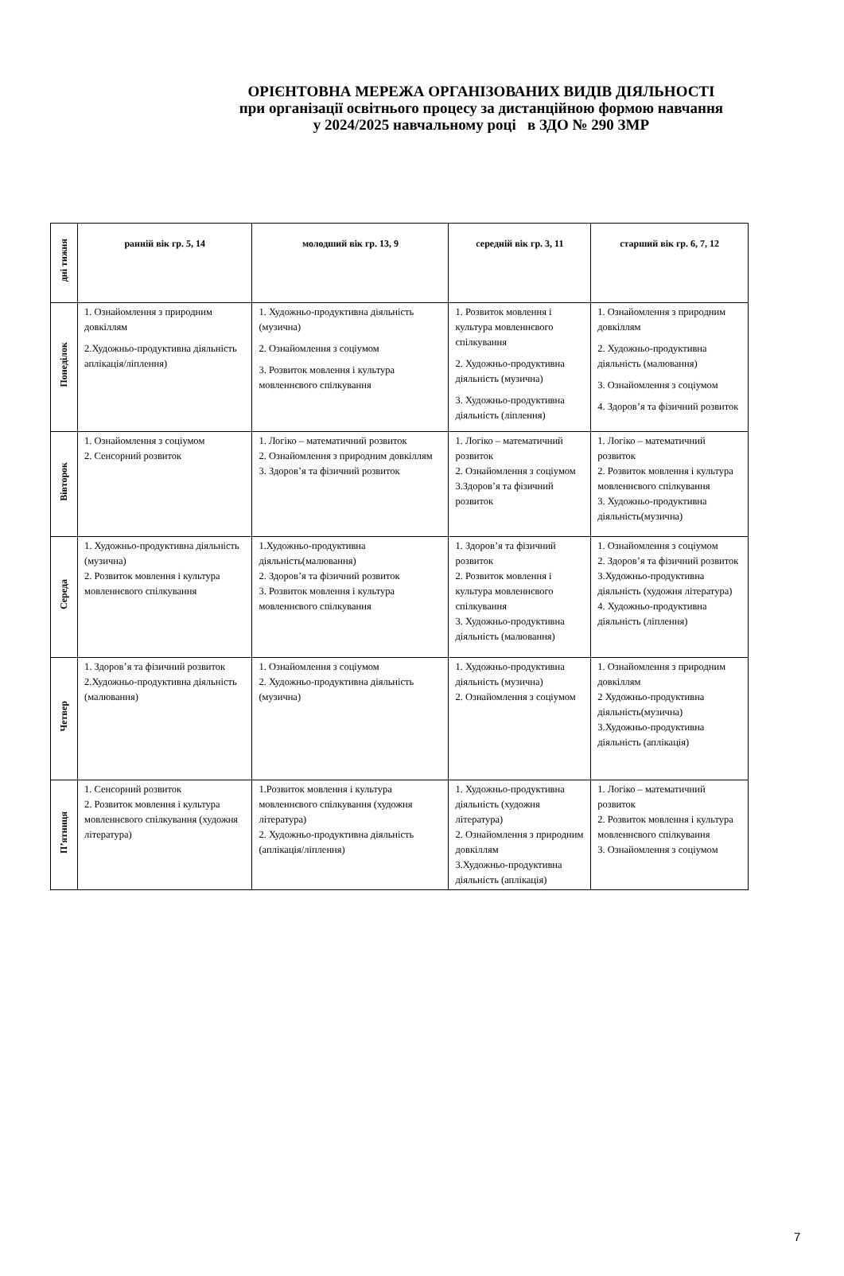ОРІЄНТОВНА МЕРЕЖА ОРГАНІЗОВАНИХ ВИДІВ ДІЯЛЬНОСТІ
при організації освітнього процесу за дистанційною формою навчання
у 2024/2025 навчальному році в ЗДО № 290 ЗМР
| дні тижня | ранній вік гр. 5, 14 | молодший вік гр. 13, 9 | середній вік гр. 3, 11 | старший вік гр. 6, 7, 12 |
| Понеділок | 1. Ознайомлення з природним довкіллям 2.Художньо-продуктивна діяльність аплікація/ліплення) | 1. Художньо-продуктивна діяльність (музична) 2. Ознайомлення з соціумом 3. Розвиток мовлення і культура мовленнєвого спілкування | 1. Розвиток мовлення і культура мовленнєвого спілкування 2. Художньо-продуктивна діяльність (музична) 3. Художньо-продуктивна діяльність (ліплення) | 1. Ознайомлення з природним довкіллям 2. Художньо-продуктивна діяльність (малювання) 3. Ознайомлення з соціумом 4. Здоров’я та фізичний розвиток |
| Вівторок | 1. Ознайомлення з соціумом 2. Сенсорний розвиток | 1. Логіко – математичний розвиток 2. Ознайомлення з природним довкіллям 3. Здоров’я та фізичний розвиток | 1. Логіко – математичний розвиток 2. Ознайомлення з соціумом 3.Здоров’я та фізичний розвиток | 1. Логіко – математичний розвиток 2. Розвиток мовлення і культура мовленнєвого спілкування 3. Художньо-продуктивна діяльність(музична) |
| Середа | 1. Художньо-продуктивна діяльність (музична) 2. Розвиток мовлення і культура мовленнєвого спілкування | 1.Художньо-продуктивна діяльність(малювання) 2. Здоров’я та фізичний розвиток 3. Розвиток мовлення і культура мовленнєвого спілкування | 1. Здоров’я та фізичний розвиток 2. Розвиток мовлення і культура мовленнєвого спілкування 3. Художньо-продуктивна діяльність (малювання) | 1. Ознайомлення з соціумом 2. Здоров’я та фізичний розвиток 3.Художньо-продуктивна діяльність (художня література) 4. Художньо-продуктивна діяльність (ліплення) |
| Четвер | 1. Здоров’я та фізичний розвиток 2.Художньо-продуктивна діяльність (малювання) | 1. Ознайомлення з соціумом 2. Художньо-продуктивна діяльність (музична) | 1. Художньо-продуктивна діяльність (музична) 2. Ознайомлення з соціумом | 1. Ознайомлення з природним довкіллям 2 Художньо-продуктивна діяльність(музична) 3.Художньо-продуктивна діяльність (аплікація) |
| П’ятниця | 1. Сенсорний розвиток 2. Розвиток мовлення і культура мовленнєвого спілкування (художня література) | 1.Розвиток мовлення і культура мовленнєвого спілкування (художня література) 2. Художньо-продуктивна діяльність (аплікація/ліплення) | 1. Художньо-продуктивна діяльність (художня література) 2. Ознайомлення з природним довкіллям 3.Художньо-продуктивна діяльність (аплікація) | 1. Логіко – математичний розвиток 2. Розвиток мовлення і культура мовленнєвого спілкування 3. Ознайомлення з соціумом |
7